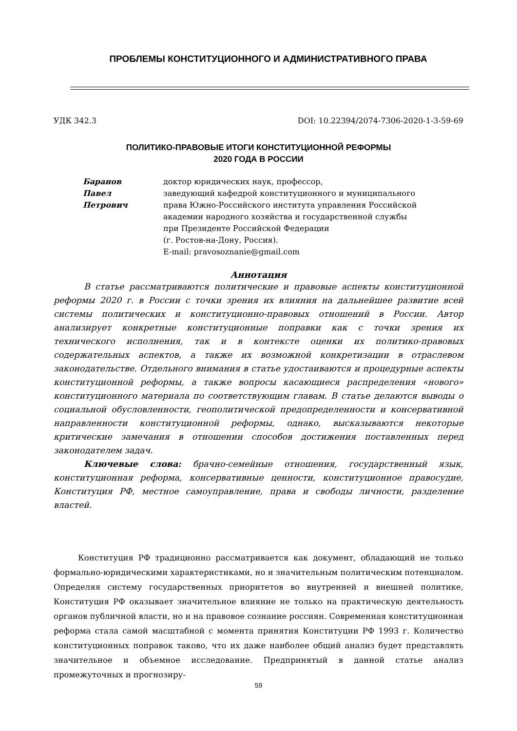ПРОБЛЕМЫ КОНСТИТУЦИОННОГО И АДМИНИСТРАТИВНОГО ПРАВА
УДК 342.3 DOI: 10.22394/2074-7306-2020-1-3-59-69
ПОЛИТИКО-ПРАВОВЫЕ ИТОГИ КОНСТИТУЦИОННОЙ РЕФОРМЫ
2020 ГОДА В РОССИИ
Баранов
Павел
Петрович
доктор юридических наук, профессор,
заведующий кафедрой конституционного и муниципального
права Южно-Российского института управления Российской
академии народного хозяйства и государственной службы
при Президенте Российской Федерации
(г. Ростов-на-Дону, Россия).
E-mail: pravosoznanie@gmail.com
Аннотация
В статье рассматриваются политические и правовые аспекты конституционной реформы 2020 г. в России с точки зрения их влияния на дальнейшее развитие всей системы политических и конституционно-правовых отношений в России. Автор анализирует конкретные конституционные поправки как с точки зрения их технического исполнения, так и в контексте оценки их политико-правовых содержательных аспектов, а также их возможной конкретизации в отраслевом законодательстве. Отдельного внимания в статье удостаиваются и процедурные аспекты конституционной реформы, а также вопросы касающиеся распределения «нового» конституционного материала по соответствующим главам. В статье делаются выводы о социальной обусловленности, геополитической предопределенности и консервативной направленности конституционной реформы, однако, высказываются некоторые критические замечания в отношении способов достижения поставленных перед законодателем задач.
Ключевые слова: брачно-семейные отношения, государственный язык, конституционная реформа, консервативные ценности, конституционное правосудие, Конституция РФ, местное самоуправление, права и свободы личности, разделение властей.
Конституция РФ традиционно рассматривается как документ, обладающий не только формально-юридическими характеристиками, но и значительным политическим потенциалом. Определяя систему государственных приоритетов во внутренней и внешней политике, Конституция РФ оказывает значительное влияние не только на практическую деятельность органов публичной власти, но и на правовое сознание россиян. Современная конституционная реформа стала самой масштабной с момента принятия Конституции РФ 1993 г. Количество конституционных поправок таково, что их даже наиболее общий анализ будет представлять значительное и объемное исследование. Предпринятый в данной статье анализ промежуточных и прогнозиру-
59